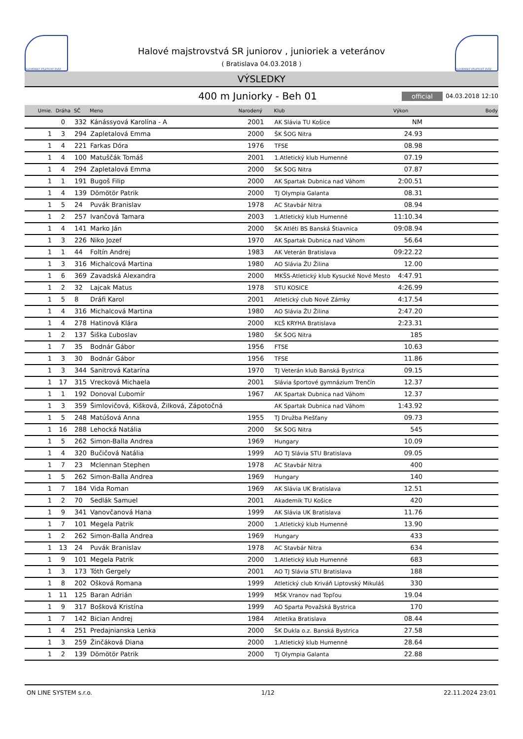SLOVENSKÝ ATLETICKÝ ZVÄZ
Halové majstrovstvá SR juniorov , junioriek a veteránov
( Bratislava 04.03.2018 )
SLOVENSKÝ ATLETICKÝ ZVÄZ
VÝSLEDKY
400 m Juniorky - Beh 01
official 04.03.2018 12:10
| Umie. | Dráha | SČ | Meno | Narodený | Klub | Výkon | Body |
| --- | --- | --- | --- | --- | --- | --- | --- |
| | 0 | 332 | Kánássyová Karolína - A | 2001 | AK Slávia TU Košice | NM | |
| 1 | 3 | 294 | Zapletalová Emma | 2000 | ŠK ŠOG Nitra | 24.93 | |
| 1 | 4 | 221 | Farkas Dóra | 1976 | TFSE | 08.98 | |
| 1 | 4 | 100 | Matuščák Tomáš | 2001 | 1.Atletický klub Humenné | 07.19 | |
| 1 | 4 | 294 | Zapletalová Emma | 2000 | ŠK ŠOG Nitra | 07.87 | |
| 1 | 1 | 191 | Bugoš Filip | 2000 | AK Spartak Dubnica nad Váhom | 2:00.51 | |
| 1 | 4 | 139 | Dömötör Patrik | 2000 | TJ Olympia Galanta | 08.31 | |
| 1 | 5 | 24 | Puvák Branislav | 1978 | AC Stavbár Nitra | 08.94 | |
| 1 | 2 | 257 | Ivančová Tamara | 2003 | 1.Atletický klub Humenné | 11:10.34 | |
| 1 | 4 | 141 | Marko Ján | 2000 | ŠK Atléti BS Banská Štiavnica | 09:08.94 | |
| 1 | 3 | 226 | Niko Jozef | 1970 | AK Spartak Dubnica nad Váhom | 56.64 | |
| 1 | 1 | 44 | Foltín Andrej | 1983 | AK Veterán Bratislava | 09:22.22 | |
| 1 | 3 | 316 | Michalcová Martina | 1980 | AO Slávia ŽU Žilina | 12.00 | |
| 1 | 6 | 369 | Zavadská Alexandra | 2000 | MKŠS-Atletický klub Kysucké Nové Mesto | 4:47.91 | |
| 1 | 2 | 32 | Lajcak Matus | 1978 | STU KOSICE | 4:26.99 | |
| 1 | 5 | 8 | Dráfi Karol | 2001 | Atletický club Nové Zámky | 4:17.54 | |
| 1 | 4 | 316 | Michalcová Martina | 1980 | AO Slávia ŽU Žilina | 2:47.20 | |
| 1 | 4 | 278 | Hatinová Klára | 2000 | KĽŠ KRYHA Bratislava | 2:23.31 | |
| 1 | 2 | 137 | Šiška Ľuboslav | 1980 | ŠK ŠOG Nitra | 185 | |
| 1 | 7 | 35 | Bodnár Gábor | 1956 | FTSE | 10.63 | |
| 1 | 3 | 30 | Bodnár Gábor | 1956 | TFSE | 11.86 | |
| 1 | 3 | 344 | Sanitrová Katarína | 1970 | TJ Veterán klub Banská Bystrica | 09.15 | |
| 1 | 17 | 315 | Vrecková Michaela | 2001 | Slávia športové gymnázium Trenčín | 12.37 | |
| 1 | 1 | 192 | Donoval Ľubomír | 1967 | AK Spartak Dubnica nad Váhom | 12.37 | |
| 1 | 3 | 359 | Šimlovičová, Kišková, Žilková, Zápotočná | | AK Spartak Dubnica nad Váhom | 1:43.92 | |
| 1 | 5 | 248 | Matúšová Anna | 1955 | TJ Družba Piešťany | 09.73 | |
| 1 | 16 | 288 | Lehocká Natália | 2000 | ŠK ŠOG Nitra | 545 | |
| 1 | 5 | 262 | Simon-Balla Andrea | 1969 | Hungary | 10.09 | |
| 1 | 4 | 320 | Bučičová Natália | 1999 | AO TJ Slávia STU Bratislava | 09.05 | |
| 1 | 7 | 23 | Mclennan Stephen | 1978 | AC Stavbár Nitra | 400 | |
| 1 | 5 | 262 | Simon-Balla Andrea | 1969 | Hungary | 140 | |
| 1 | 7 | 184 | Vida Roman | 1969 | AK Slávia UK Bratislava | 12.51 | |
| 1 | 2 | 70 | Sedlák Samuel | 2001 | Akademik TU Košice | 420 | |
| 1 | 9 | 341 | Vanovčanová Hana | 1999 | AK Slávia UK Bratislava | 11.76 | |
| 1 | 7 | 101 | Megela Patrik | 2000 | 1.Atletický klub Humenné | 13.90 | |
| 1 | 2 | 262 | Simon-Balla Andrea | 1969 | Hungary | 433 | |
| 1 | 13 | 24 | Puvák Branislav | 1978 | AC Stavbár Nitra | 634 | |
| 1 | 9 | 101 | Megela Patrik | 2000 | 1.Atletický klub Humenné | 683 | |
| 1 | 3 | 173 | Tóth Gergely | 2001 | AO TJ Slávia STU Bratislava | 188 | |
| 1 | 8 | 202 | Ošková Romana | 1999 | Atletický club Kriváň Liptovský Mikuláš | 330 | |
| 1 | 11 | 125 | Baran Adrián | 1999 | MŠK Vranov nad Topľou | 19.04 | |
| 1 | 9 | 317 | Bošková Kristína | 1999 | AO Sparta Považská Bystrica | 170 | |
| 1 | 7 | 142 | Bician Andrej | 1984 | Atletika Bratislava | 08.44 | |
| 1 | 4 | 251 | Predajnianska Lenka | 2000 | ŠK Dukla o.z. Banská Bystrica | 27.58 | |
| 1 | 3 | 259 | Žinčáková Diana | 2000 | 1.Atletický klub Humenné | 28.64 | |
| 1 | 2 | 139 | Dömötör Patrik | 2000 | TJ Olympia Galanta | 22.88 | |
ON LINE SYSTEM s.r.o. 1/12 22.11.2024 23:01